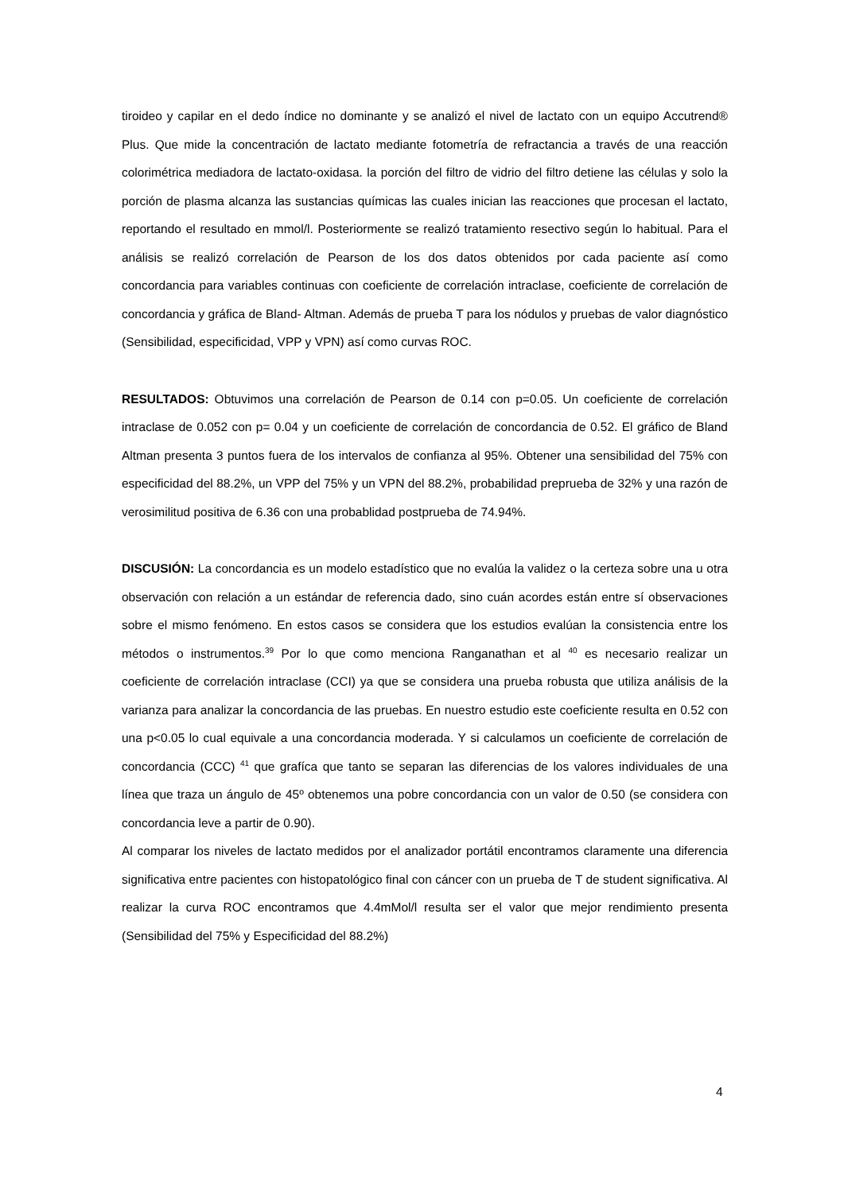tiroideo y capilar en el dedo índice no dominante y se analizó el nivel de lactato con un equipo Accutrend® Plus. Que mide la concentración de lactato mediante fotometría de refractancia a través de una reacción colorimétrica mediadora de lactato-oxidasa. la porción del filtro de vidrio del filtro detiene las células y solo la porción de plasma alcanza las sustancias químicas las cuales inician las reacciones que procesan el lactato, reportando el resultado en mmol/l. Posteriormente se realizó tratamiento resectivo según lo habitual. Para el análisis se realizó correlación de Pearson de los dos datos obtenidos por cada paciente así como concordancia para variables continuas con coeficiente de correlación intraclase, coeficiente de correlación de concordancia y gráfica de Bland- Altman. Además de prueba T para los nódulos y pruebas de valor diagnóstico (Sensibilidad, especificidad, VPP y VPN) así como curvas ROC.
RESULTADOS: Obtuvimos una correlación de Pearson de 0.14 con p=0.05. Un coeficiente de correlación intraclase de 0.052 con p= 0.04 y un coeficiente de correlación de concordancia de 0.52. El gráfico de Bland Altman presenta 3 puntos fuera de los intervalos de confianza al 95%. Obtener una sensibilidad del 75% con especificidad del 88.2%, un VPP del 75% y un VPN del 88.2%, probabilidad preprueba de 32% y una razón de verosimilitud positiva de 6.36 con una probablidad postprueba de 74.94%.
DISCUSIÓN: La concordancia es un modelo estadístico que no evalúa la validez o la certeza sobre una u otra observación con relación a un estándar de referencia dado, sino cuán acordes están entre sí observaciones sobre el mismo fenómeno. En estos casos se considera que los estudios evalúan la consistencia entre los métodos o instrumentos.<sup>39</sup> Por lo que como menciona Ranganathan et al <sup>40</sup> es necesario realizar un coeficiente de correlación intraclase (CCI) ya que se considera una prueba robusta que utiliza análisis de la varianza para analizar la concordancia de las pruebas. En nuestro estudio este coeficiente resulta en 0.52 con una p<0.05 lo cual equivale a una concordancia moderada. Y si calculamos un coeficiente de correlación de concordancia (CCC) <sup>41</sup> que grafíca que tanto se separan las diferencias de los valores individuales de una línea que traza un ángulo de 45º obtenemos una pobre concordancia con un valor de 0.50 (se considera con concordancia leve a partir de 0.90).
Al comparar los niveles de lactato medidos por el analizador portátil encontramos claramente una diferencia significativa entre pacientes con histopatológico final con cáncer con un prueba de T de student significativa. Al realizar la curva ROC encontramos que 4.4mMol/l resulta ser el valor que mejor rendimiento presenta (Sensibilidad del 75% y Especificidad del 88.2%)
4